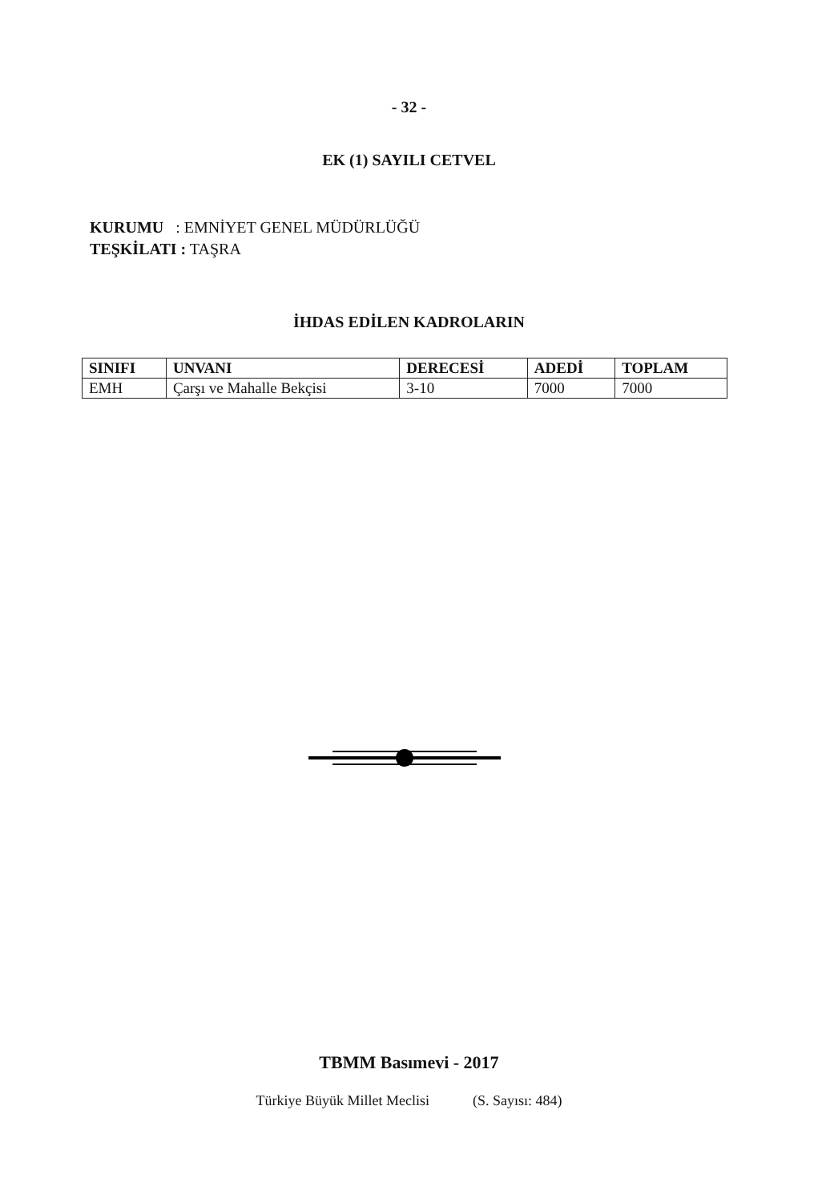- 32 -
EK (1) SAYILI CETVEL
KURUMU : EMNİYET GENEL MÜDÜRLÜĞÜ
TEŞKİLATI : TAŞRA
İHDAS EDİLEN KADROLARIN
| SINIFI | UNVANI | DERECESİ | ADEDİ | TOPLAM |
| --- | --- | --- | --- | --- |
| EMH | Çarşı ve Mahalle Bekçisi | 3-10 | 7000 | 7000 |
TBMM Basımevi - 2017
Türkiye Büyük Millet Meclisi (S. Sayısı: 484)